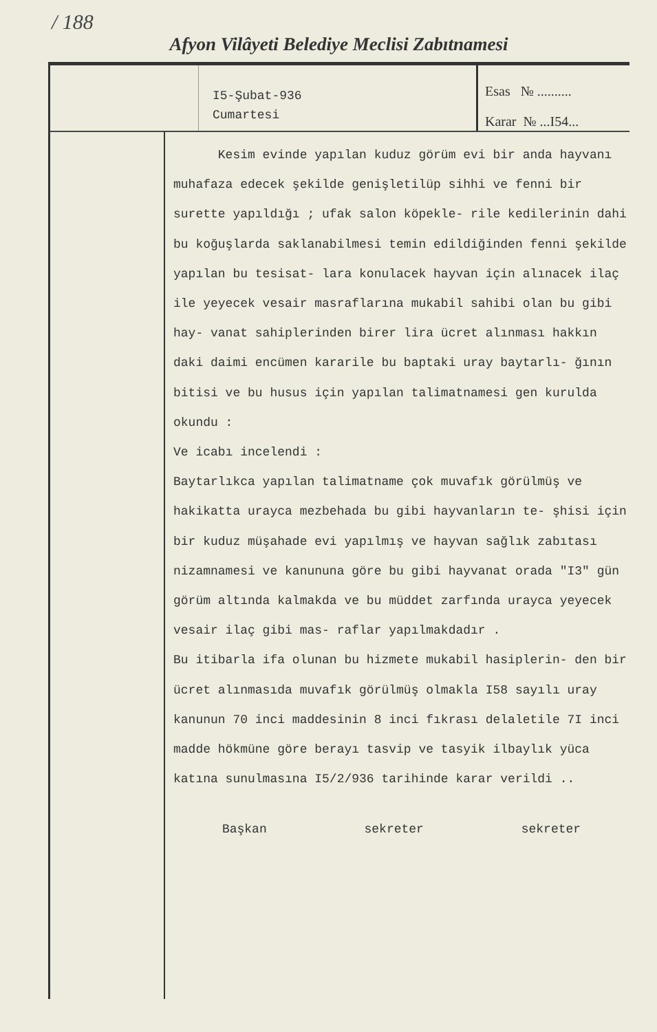/ 188
Afyon Vilâyeti Belediye Meclisi Zabıtnamesi
I5-Şubat-936
Cumartesi
Esas № ..........
Karar № ...I54...
Kesim evinde yapılan kuduz görüm evi bir anda hayvanı muhafaza edecek şekilde genişletilüp sihhi ve fenni bir surette yapıldığı ; ufak salon köpekle- rile kedilerinin dahi bu koğuşlarda saklanabilmesi temin edildiğinden fenni şekilde yapılan bu tesisat- lara konulacek hayvan için alınacek ilaç ile yeyecek vesair masraflarına mukabil sahibi olan bu gibi hay- vanat sahiplerinden birer lira ücret alınması hakkın daki daimi encümen kararile bu baptaki uray baytarlı- ğının bitisi ve bu husus için yapılan talimatnamesi gen kurulda okundu :
Ve icabı incelendi :
Baytarlıkca yapılan talimatname çok muvafık görülmüş ve hakikatta urayca mezbehada bu gibi hayvanların te- şhisi için bir kuduz müşahade evi yapılmış ve hayvan sağlık zabıtası nizamnamesi ve kanununa göre bu gibi hayvanat orada "I3" gün görüm altında kalmakda ve bu müddet zarfında urayca yeyecek vesair ilaç gibi mas- raflar yapılmakdadır .
Bu itibarla ifa olunan bu hizmete mukabil hasiplerin- den bir ücret alınmasıda muvafık görülmüş olmakla I58 sayılı uray kanunun 70 inci maddesinin 8 inci fıkrası delaletile 7I inci madde hökmüne göre berayı tasvip ve tasyik ilbaylık yüca katına sunulmasına I5/2/936 tarihinde karar verildi ..
Başkan sekreter sekreter